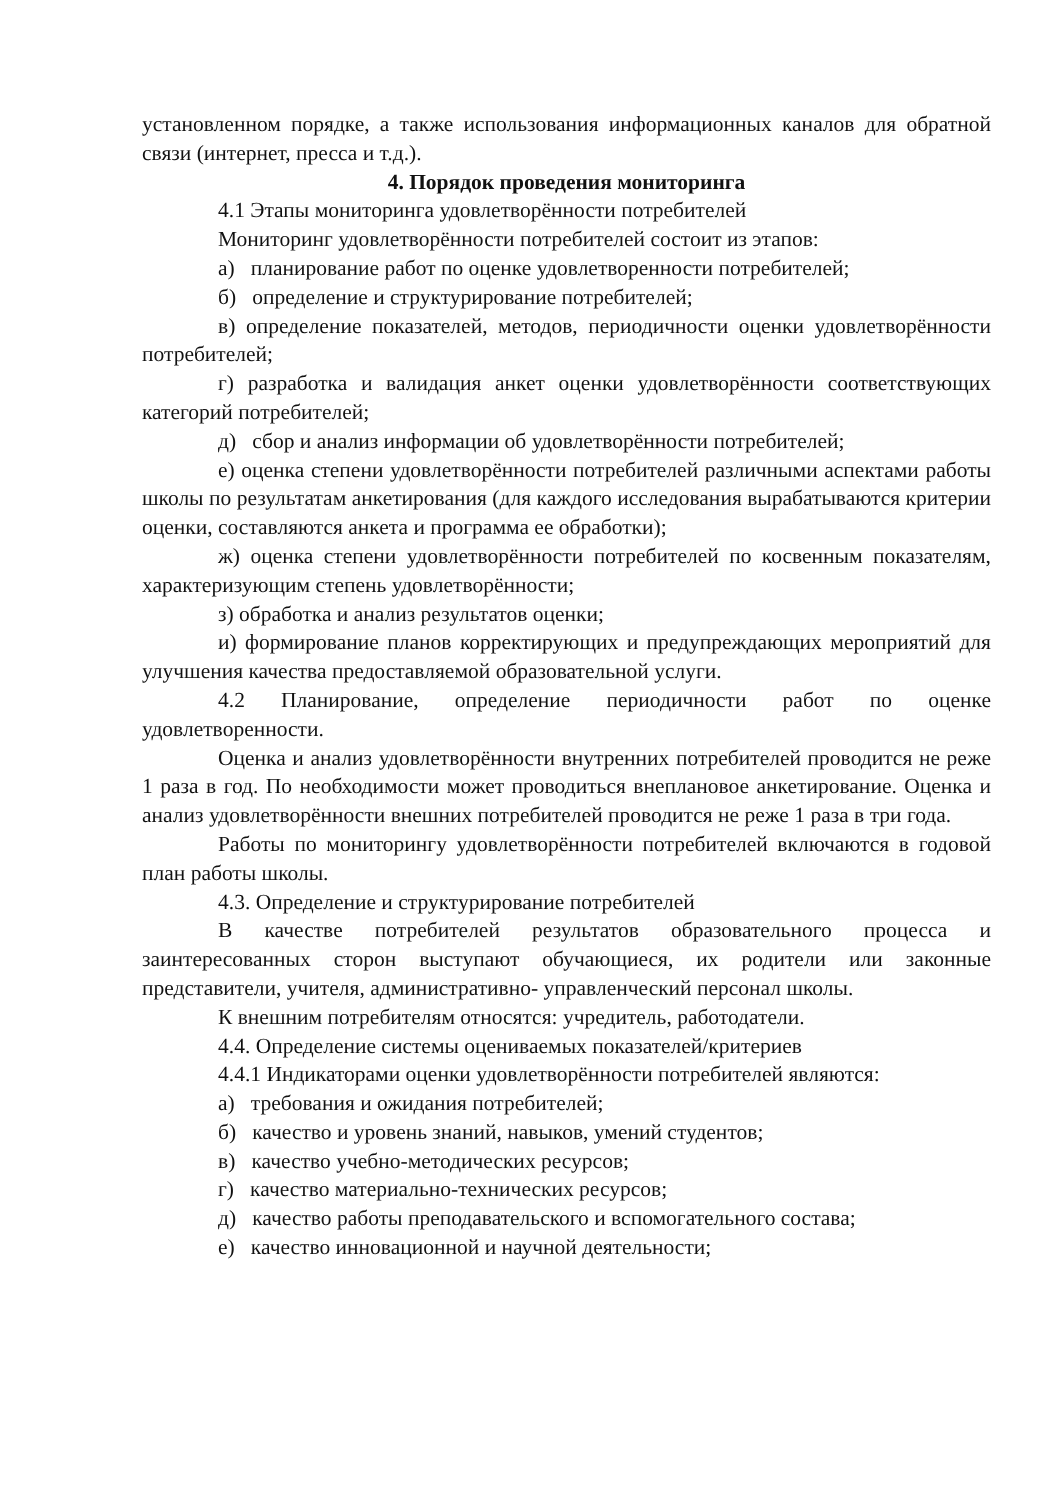установленном порядке, а также использования информационных каналов для обратной связи (интернет, пресса и т.д.).
4. Порядок проведения мониторинга
4.1 Этапы мониторинга удовлетворённости потребителей
Мониторинг удовлетворённости потребителей состоит из этапов:
а) планирование работ по оценке удовлетворенности потребителей;
б) определение и структурирование потребителей;
в) определение показателей, методов, периодичности оценки удовлетворённости потребителей;
г) разработка и валидация анкет оценки удовлетворённости соответствующих категорий потребителей;
д) сбор и анализ информации об удовлетворённости потребителей;
е) оценка степени удовлетворённости потребителей различными аспектами работы школы по результатам анкетирования (для каждого исследования вырабатываются критерии оценки, составляются анкета и программа ее обработки);
ж) оценка степени удовлетворённости потребителей по косвенным показателям, характеризующим степень удовлетворённости;
з) обработка и анализ результатов оценки;
и) формирование планов корректирующих и предупреждающих мероприятий для улучшения качества предоставляемой образовательной услуги.
4.2 Планирование, определение периодичности работ по оценке удовлетворенности.
Оценка и анализ удовлетворённости внутренних потребителей проводится не реже 1 раза в год. По необходимости может проводиться внеплановое анкетирование. Оценка и анализ удовлетворённости внешних потребителей проводится не реже 1 раза в три года.
Работы по мониторингу удовлетворённости потребителей включаются в годовой план работы школы.
4.3. Определение и структурирование потребителей
В качестве потребителей результатов образовательного процесса и заинтересованных сторон выступают обучающиеся, их родители или законные представители, учителя, административно- управленческий персонал школы.
К внешним потребителям относятся: учредитель, работодатели.
4.4. Определение системы оцениваемых показателей/критериев
4.4.1 Индикаторами оценки удовлетворённости потребителей являются:
а) требования и ожидания потребителей;
б) качество и уровень знаний, навыков, умений студентов;
в) качество учебно-методических ресурсов;
г) качество материально-технических ресурсов;
д) качество работы преподавательского и вспомогательного состава;
е) качество инновационной и научной деятельности;